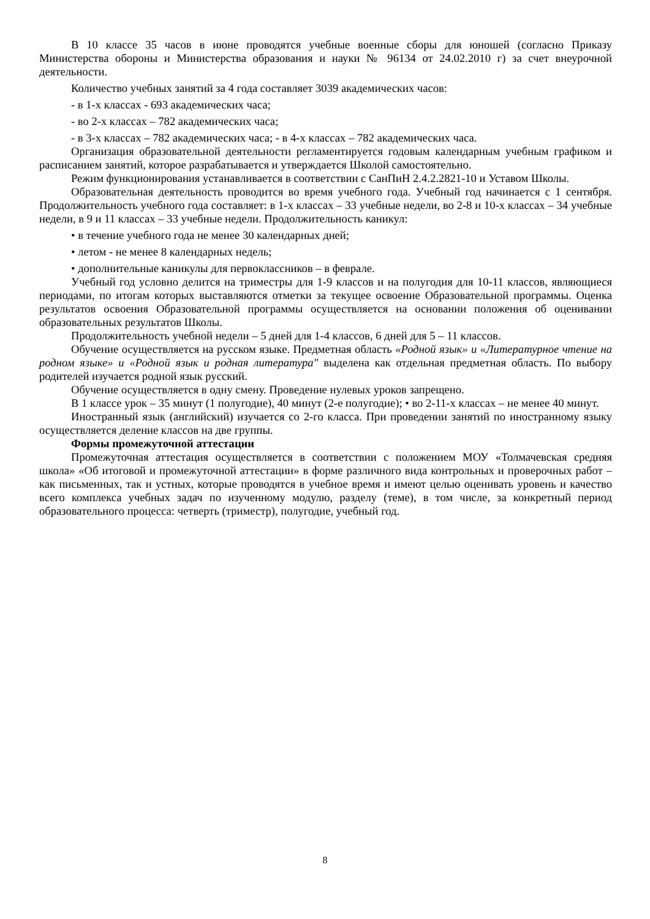В 10 классе 35 часов в июне проводятся учебные военные сборы для юношей (согласно Приказу Министерства обороны и Министерства образования и науки № 96134 от 24.02.2010 г) за счет внеурочной деятельности.
Количество учебных занятий за 4 года составляет 3039 академических часов:
- в 1-х классах - 693 академических часа;
- во 2-х классах – 782 академических часа;
- в 3-х классах – 782 академических часа; - в 4-х классах – 782 академических часа.
Организация образовательной деятельности регламентируется годовым календарным учебным графиком и расписанием занятий, которое разрабатывается и утверждается Школой самостоятельно.
Режим функционирования устанавливается в соответствии с СанПиН 2.4.2.2821-10 и Уставом Школы.
Образовательная деятельность проводится во время учебного года. Учебный год начинается с 1 сентября. Продолжительность учебного года составляет: в 1-х классах – 33 учебные недели, во 2-8 и 10-х классах – 34 учебные недели, в 9 и 11 классах – 33 учебные недели. Продолжительность каникул:
• в течение учебного года не менее 30 календарных дней;
• летом - не менее 8 календарных недель;
• дополнительные каникулы для первоклассников – в феврале.
Учебный год условно делится на триместры для 1-9 классов и на полугодия для 10-11 классов, являющиеся периодами, по итогам которых выставляются отметки за текущее освоение Образовательной программы. Оценка результатов освоения Образовательной программы осуществляется на основании положения об оценивании образовательных результатов Школы.
Продолжительность учебной недели – 5 дней для 1-4 классов, 6 дней для 5 – 11 классов.
Обучение осуществляется на русском языке. Предметная область «Родной язык» и «Литературное чтение на родном языке» и «Родной язык и родная литература" выделена как отдельная предметная область. По выбору родителей изучается родной язык русский.
Обучение осуществляется в одну смену. Проведение нулевых уроков запрещено.
В 1 классе урок – 35 минут (1 полугодие), 40 минут (2-е полугодие); • во 2-11-х классах – не менее 40 минут.
Иностранный язык (английский) изучается со 2-го класса. При проведении занятий по иностранному языку осуществляется деление классов на две группы.
Формы промежуточной аттестации
Промежуточная аттестация осуществляется в соответствии с положением МОУ «Толмачевская средняя школа» «Об итоговой и промежуточной аттестации» в форме различного вида контрольных и проверочных работ – как письменных, так и устных, которые проводятся в учебное время и имеют целью оценивать уровень и качество всего комплекса учебных задач по изученному модулю, разделу (теме), в том числе, за конкретный период образовательного процесса: четверть (триместр), полугодие, учебный год.
8